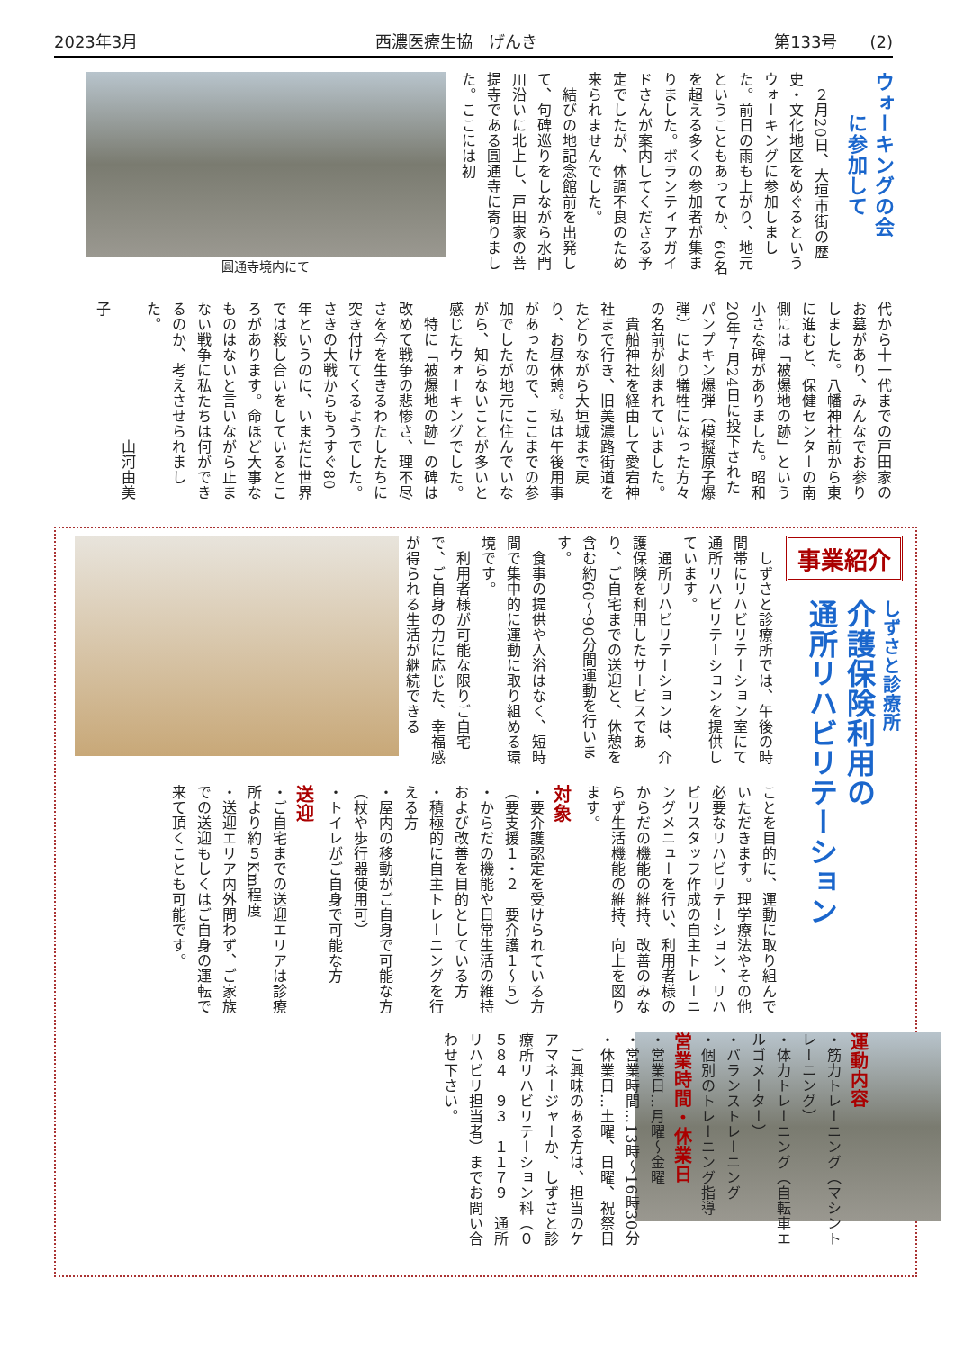2023年3月 西濃医療生協　げんき 第133号　　(2)
ウォーキングの会
　　に参加して
　２月20日、大垣市街の歴史・文化地区をめぐるというウォーキングに参加しました。前日の雨も上がり、地元ということもあってか、60名を超える多くの参加者が集まりました。ボランティアガイドさんが案内してくださる予定でしたが、体調不良のため来られませんでした。
　結びの地記念館前を出発して、句碑巡りをしながら水門川沿いに北上し、戸田家の菩提寺である圓通寺に寄りました。ここには初
圓通寺境内にて
代から十一代までの戸田家のお墓があり、みんなでお参りしました。八幡神社前から東に進むと、保健センターの南側には「被爆地の跡」という小さな碑がありました。昭和20年７月24日に投下されたパンプキン爆弾（模擬原子爆弾）により犠牲になった方々の名前が刻まれていました。
　貴船神社を経由して愛宕神社まで行き、旧美濃路街道をたどりながら大垣城まで戻り、お昼休憩。私は午後用事があったので、ここまでの参加でしたが地元に住んでいながら、知らないことが多いと感じたウォーキングでした。
　特に「被爆地の跡」の碑は改めて戦争の悲惨さ、理不尽さを今を生きるわたしたちに突き付けてくるようでした。さきの大戦からもうすぐ80年というのに、いまだに世界では殺し合いをしているところがあります。命ほど大事なものはないと言いながら止まない戦争に私たちは何ができるのか、考えさせられました。
　　　　　　　　　山河由美子
事業紹介
しずさと診療所
介護保険利用の
通所リハビリテーション
　しずさと診療所では、午後の時間帯にリハビリテーション室にて通所リハビリテーションを提供しています。
　通所リハビリテーションは、介護保険を利用したサービスであり、ご自宅までの送迎と、休憩を含む約60～90分間運動を行います。
　食事の提供や入浴はなく、短時間で集中的に運動に取り組める環境です。
　利用者様が可能な限りご自宅で、ご自身の力に応じた、幸福感が得られる生活が継続できる
ことを目的に、運動に取り組んでいただきます。理学療法やその他必要なリハビリテーション、リハビリスタッフ作成の自主トレーニングメニューを行い、利用者様のからだの機能の維持、改善のみならず生活機能の維持、向上を図ります。
対象
・要介護認定を受けられている方（要支援１・２　要介護１～５）
・からだの機能や日常生活の維持および改善を目的としている方
・積極的に自主トレーニングを行える方
・屋内の移動がご自身で可能な方（杖や歩行器使用可）
・トイレがご自身で可能な方
送迎
・ご自宅までの送迎エリアは診療所より約５Km程度
・送迎エリア内外問わず、ご家族での送迎もしくはご自身の運転で来て頂くことも可能です。
運動内容
・筋力トレーニング（マシントレーニング）
・体力トレーニング（自転車エルゴメーター）
・バランストレーニング
・個別のトレーニング指導
営業時間・休業日
・営業日…月曜～金曜
・営業時間…13時～16時30分
・休業日…土曜、日曜、祝祭日
　ご興味のある方は、担当のケアマネージャーか、しずさと診療所リハビリテーション科（０５８４　９３　１１７９　通所リハビリ担当者）までお問い合わせ下さい。